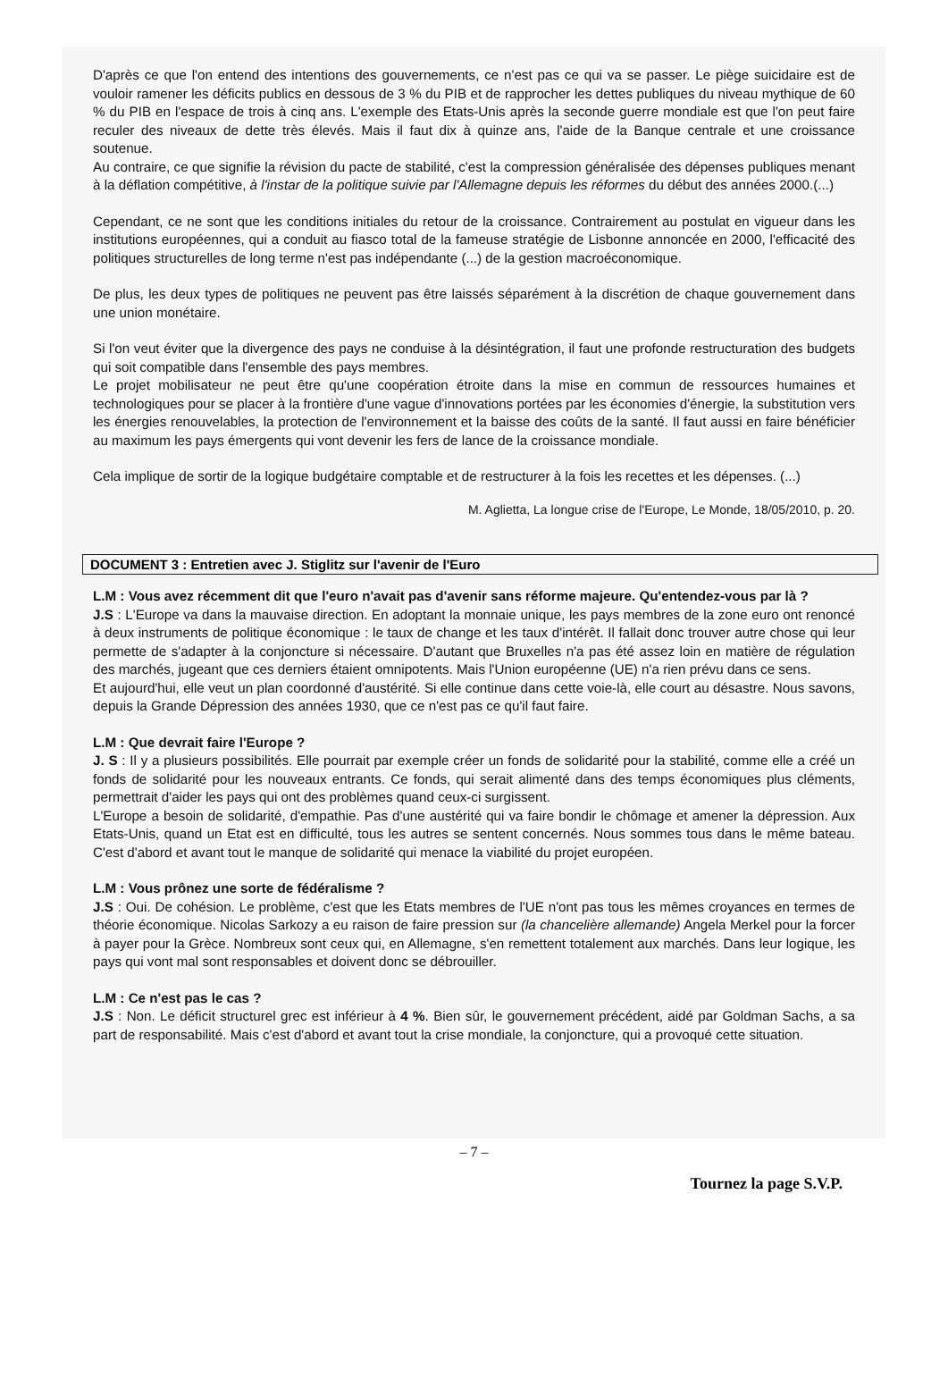D'après ce que l'on entend des intentions des gouvernements, ce n'est pas ce qui va se passer. Le piège suicidaire est de vouloir ramener les déficits publics en dessous de 3 % du PIB et de rapprocher les dettes publiques du niveau mythique de 60 % du PIB en l'espace de trois à cinq ans. L'exemple des Etats-Unis après la seconde guerre mondiale est que l'on peut faire reculer des niveaux de dette très élevés. Mais il faut dix à quinze ans, l'aide de la Banque centrale et une croissance soutenue.
Au contraire, ce que signifie la révision du pacte de stabilité, c'est la compression généralisée des dépenses publiques menant à la déflation compétitive, à l'instar de la politique suivie par l'Allemagne depuis les réformes du début des années 2000.(...)
Cependant, ce ne sont que les conditions initiales du retour de la croissance. Contrairement au postulat en vigueur dans les institutions européennes, qui a conduit au fiasco total de la fameuse stratégie de Lisbonne annoncée en 2000, l'efficacité des politiques structurelles de long terme n'est pas indépendante (...) de la gestion macroéconomique.
De plus, les deux types de politiques ne peuvent pas être laissés séparément à la discrétion de chaque gouvernement dans une union monétaire.
Si l'on veut éviter que la divergence des pays ne conduise à la désintégration, il faut une profonde restructuration des budgets qui soit compatible dans l'ensemble des pays membres.
Le projet mobilisateur ne peut être qu'une coopération étroite dans la mise en commun de ressources humaines et technologiques pour se placer à la frontière d'une vague d'innovations portées par les économies d'énergie, la substitution vers les énergies renouvelables, la protection de l'environnement et la baisse des coûts de la santé. Il faut aussi en faire bénéficier au maximum les pays émergents qui vont devenir les fers de lance de la croissance mondiale.
Cela implique de sortir de la logique budgétaire comptable et de restructurer à la fois les recettes et les dépenses. (...)
M. Aglietta, La longue crise de l'Europe, Le Monde, 18/05/2010, p. 20.
DOCUMENT 3 : Entretien avec J. Stiglitz sur l'avenir de l'Euro
L.M : Vous avez récemment dit que l'euro n'avait pas d'avenir sans réforme majeure. Qu'entendez-vous par là ?
J.S : L'Europe va dans la mauvaise direction. En adoptant la monnaie unique, les pays membres de la zone euro ont renoncé à deux instruments de politique économique : le taux de change et les taux d'intérêt. Il fallait donc trouver autre chose qui leur permette de s'adapter à la conjoncture si nécessaire. D'autant que Bruxelles n'a pas été assez loin en matière de régulation des marchés, jugeant que ces derniers étaient omnipotents. Mais l'Union européenne (UE) n'a rien prévu dans ce sens.
Et aujourd'hui, elle veut un plan coordonné d'austérité. Si elle continue dans cette voie-là, elle court au désastre. Nous savons, depuis la Grande Dépression des années 1930, que ce n'est pas ce qu'il faut faire.
L.M : Que devrait faire l'Europe ?
J. S : Il y a plusieurs possibilités. Elle pourrait par exemple créer un fonds de solidarité pour la stabilité, comme elle a créé un fonds de solidarité pour les nouveaux entrants. Ce fonds, qui serait alimenté dans des temps économiques plus cléments, permettrait d'aider les pays qui ont des problèmes quand ceux-ci surgissent.
L'Europe a besoin de solidarité, d'empathie. Pas d'une austérité qui va faire bondir le chômage et amener la dépression. Aux Etats-Unis, quand un Etat est en difficulté, tous les autres se sentent concernés. Nous sommes tous dans le même bateau. C'est d'abord et avant tout le manque de solidarité qui menace la viabilité du projet européen.
L.M : Vous prônez une sorte de fédéralisme ?
J.S : Oui. De cohésion. Le problème, c'est que les Etats membres de l'UE n'ont pas tous les mêmes croyances en termes de théorie économique. Nicolas Sarkozy a eu raison de faire pression sur (la chancelière allemande) Angela Merkel pour la forcer à payer pour la Grèce. Nombreux sont ceux qui, en Allemagne, s'en remettent totalement aux marchés. Dans leur logique, les pays qui vont mal sont responsables et doivent donc se débrouiller.
L.M : Ce n'est pas le cas ?
J.S : Non. Le déficit structurel grec est inférieur à 4 %. Bien sûr, le gouvernement précédent, aidé par Goldman Sachs, a sa part de responsabilité. Mais c'est d'abord et avant tout la crise mondiale, la conjoncture, qui a provoqué cette situation.
– 7 –
Tournez la page S.V.P.